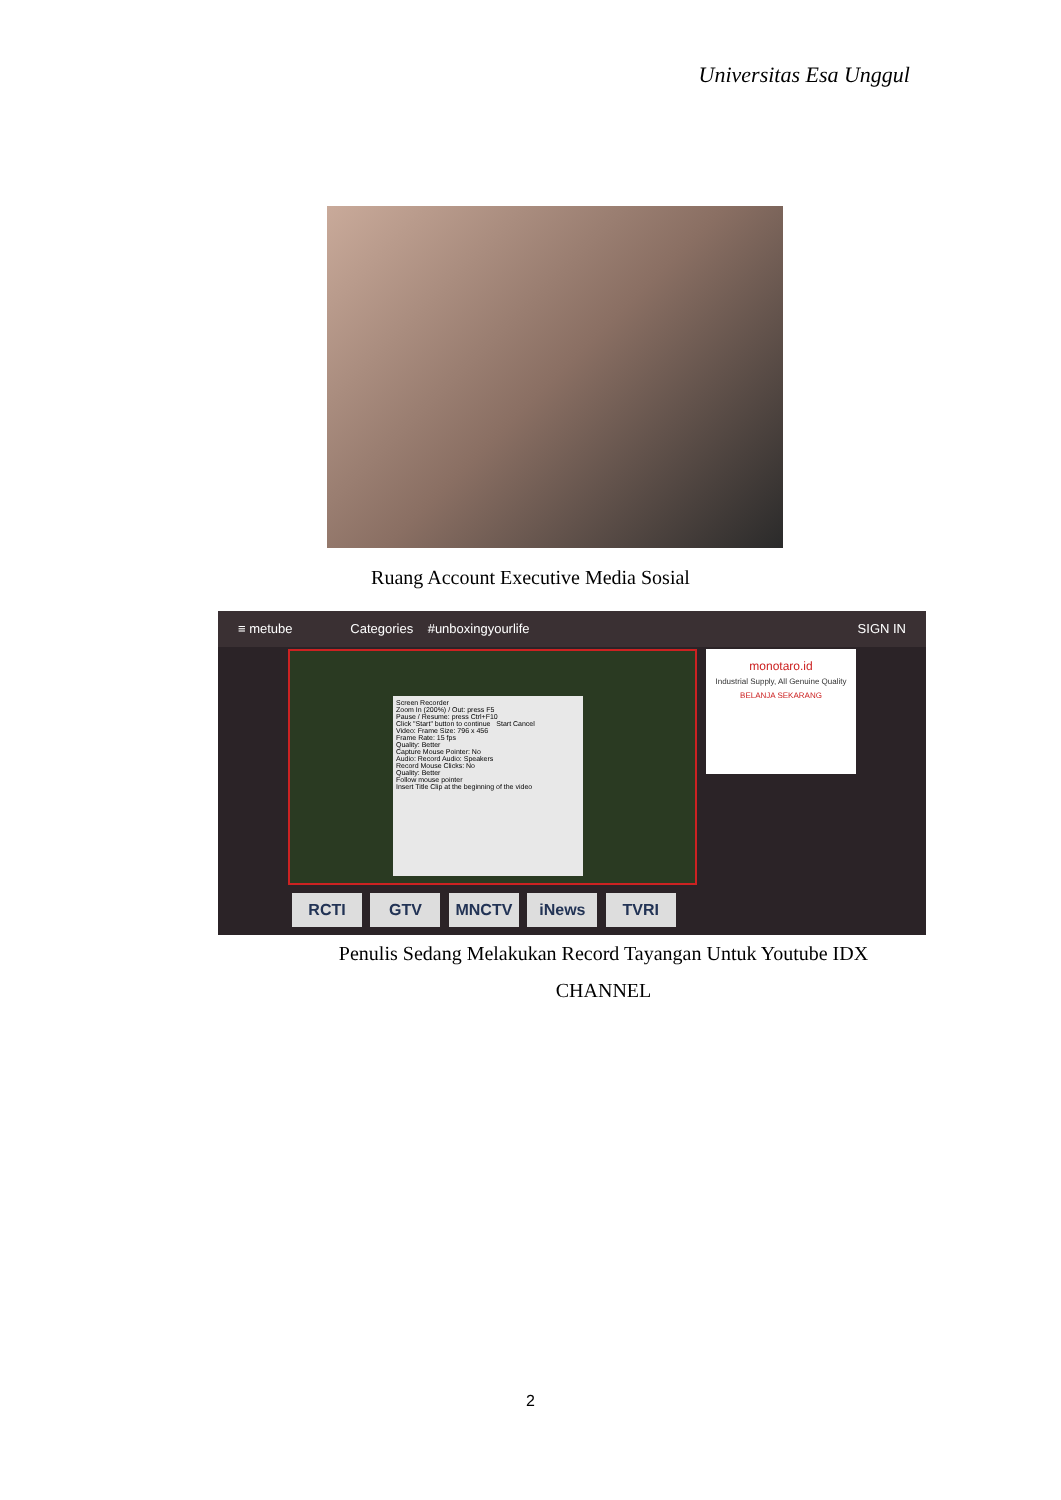Universitas Esa Unggul
Ruang Account Executive Media Sosial
≡ metube Categories #unboxingyourlife SIGN IN
Screen Recorder
Zoom In (200%) / Out: press F5
Pause / Resume: press Ctrl+F10
Click "Start" button to continue Start Cancel
Video: Frame Size: 796 x 456
Frame Rate: 15 fps
Quality: Better
Capture Mouse Pointer: No
Audio: Record Audio: Speakers
Record Mouse Clicks: No
Quality: Better
Follow mouse pointer
Insert Title Clip at the beginning of the video
monotaro.id
Industrial Supply, All Genuine Quality
BELANJA SEKARANG
RCTI GTV MNCTV iNews TVRI
Penulis Sedang Melakukan Record Tayangan Untuk Youtube IDX
CHANNEL
2